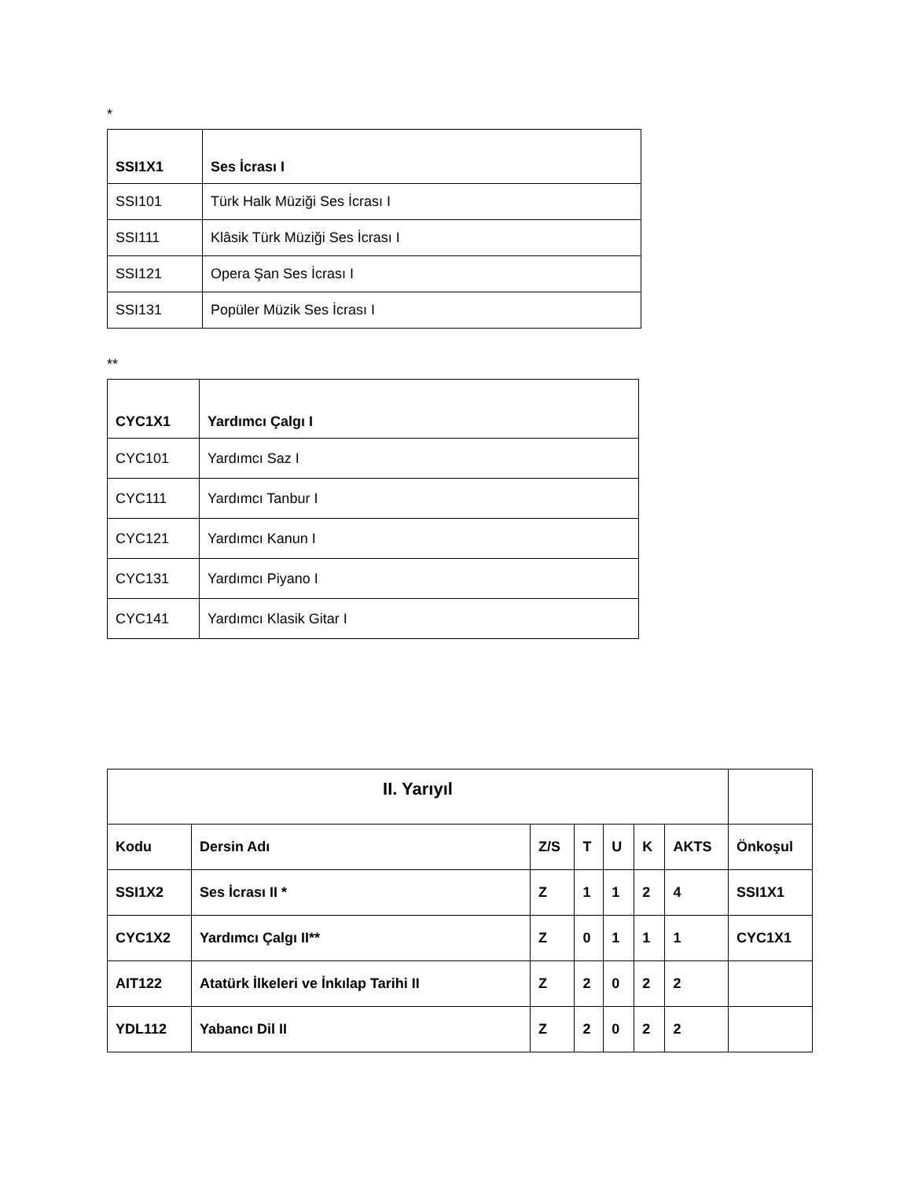*
| SSI1X1 | Ses İcrası I |
| SSI101 | Türk Halk Müziği Ses İcrası I |
| SSI111 | Klâsik Türk Müziği Ses İcrası I |
| SSI121 | Opera Şan Ses İcrası I |
| SSI131 | Popüler Müzik Ses İcrası I |
**
| CYC1X1 | Yardımcı Çalgı I |
| CYC101 | Yardımcı Saz I |
| CYC111 | Yardımcı Tanbur I |
| CYC121 | Yardımcı Kanun I |
| CYC131 | Yardımcı Piyano I |
| CYC141 | Yardımcı Klasik Gitar I |
| II. Yarıyıl | | | | | | | |
| --- | --- | --- | --- | --- | --- | --- | --- |
| Kodu | Dersin Adı | Z/S | T | U | K | AKTS | Önkoşul |
| SSI1X2 | Ses İcrası II * | Z | 1 | 1 | 2 | 4 | SSI1X1 |
| CYC1X2 | Yardımcı Çalgı II** | Z | 0 | 1 | 1 | 1 | CYC1X1 |
| AIT122 | Atatürk İlkeleri ve İnkılap Tarihi II | Z | 2 | 0 | 2 | 2 | |
| YDL112 | Yabancı Dil II | Z | 2 | 0 | 2 | 2 | |